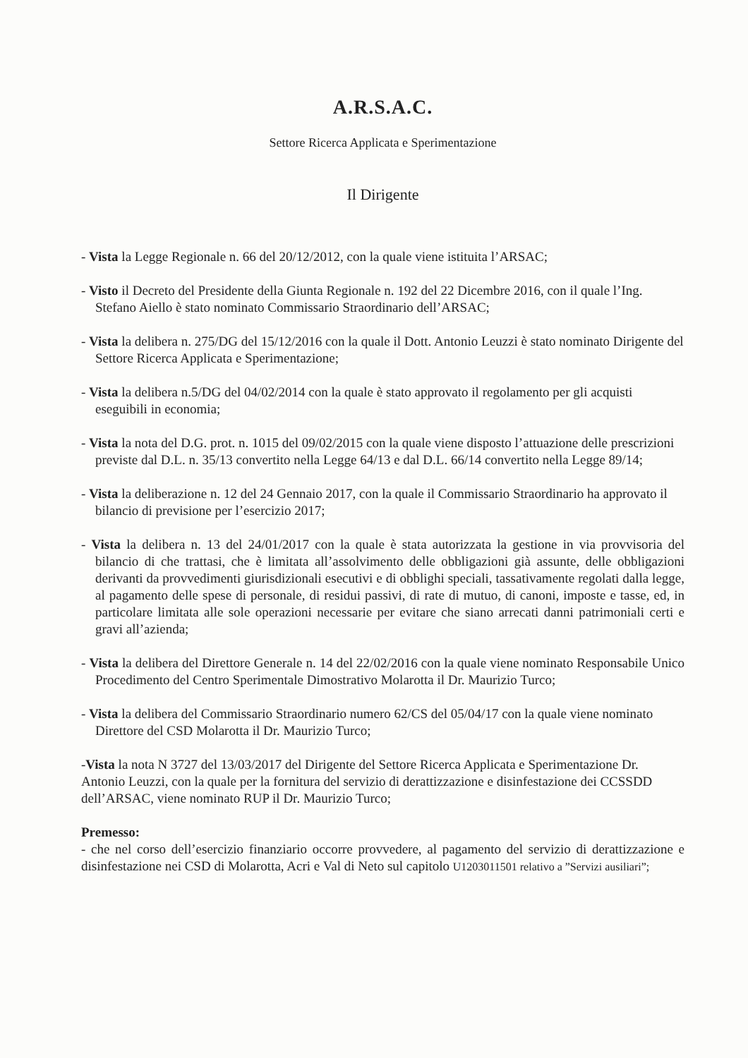A.R.S.A.C.
Settore Ricerca Applicata e Sperimentazione
Il Dirigente
- Vista la Legge Regionale n. 66 del 20/12/2012, con la quale viene istituita l’ARSAC;
- Visto il Decreto del Presidente della Giunta Regionale n. 192 del 22 Dicembre 2016, con il quale l’Ing. Stefano Aiello è stato nominato Commissario Straordinario dell’ARSAC;
- Vista la delibera n. 275/DG del 15/12/2016 con la quale il Dott. Antonio Leuzzi è stato nominato Dirigente del Settore Ricerca Applicata e Sperimentazione;
- Vista la delibera n.5/DG del 04/02/2014 con la quale è stato approvato il regolamento per gli acquisti eseguibili in economia;
- Vista la nota del D.G. prot. n. 1015 del 09/02/2015 con la quale viene disposto l’attuazione delle prescrizioni previste dal D.L. n. 35/13 convertito nella Legge 64/13 e dal D.L. 66/14 convertito nella Legge 89/14;
- Vista la deliberazione n. 12 del 24 Gennaio 2017, con la quale il Commissario Straordinario ha approvato il bilancio di previsione per l’esercizio 2017;
- Vista la delibera n. 13 del 24/01/2017 con la quale è stata autorizzata la gestione in via provvisoria del bilancio di che trattasi, che è limitata all’assolvimento delle obbligazioni già assunte, delle obbligazioni derivanti da provvedimenti giurisdizionali esecutivi e di obblighi speciali, tassativamente regolati dalla legge, al pagamento delle spese di personale, di residui passivi, di rate di mutuo, di canoni, imposte e tasse, ed, in particolare limitata alle sole operazioni necessarie per evitare che siano arrecati danni patrimoniali certi e gravi all’azienda;
- Vista la delibera del Direttore Generale n. 14 del 22/02/2016 con la quale viene nominato Responsabile Unico Procedimento del Centro Sperimentale Dimostrativo Molarotta il Dr. Maurizio Turco;
- Vista la delibera del Commissario Straordinario numero 62/CS del 05/04/17 con la quale viene nominato Direttore del CSD Molarotta il Dr. Maurizio Turco;
-Vista la nota N 3727 del 13/03/2017 del Dirigente del Settore Ricerca Applicata e Sperimentazione Dr. Antonio Leuzzi, con la quale per la fornitura del servizio di derattizzazione e disinfestazione dei CCSSDD dell’ARSAC, viene nominato RUP il Dr. Maurizio Turco;
Premesso:
- che nel corso dell’esercizio finanziario occorre provvedere, al pagamento del servizio di derattizzazione e disinfestazione nei CSD di Molarotta, Acri e Val di Neto sul capitolo U1203011501 relativo a ”Servizi ausiliari”;